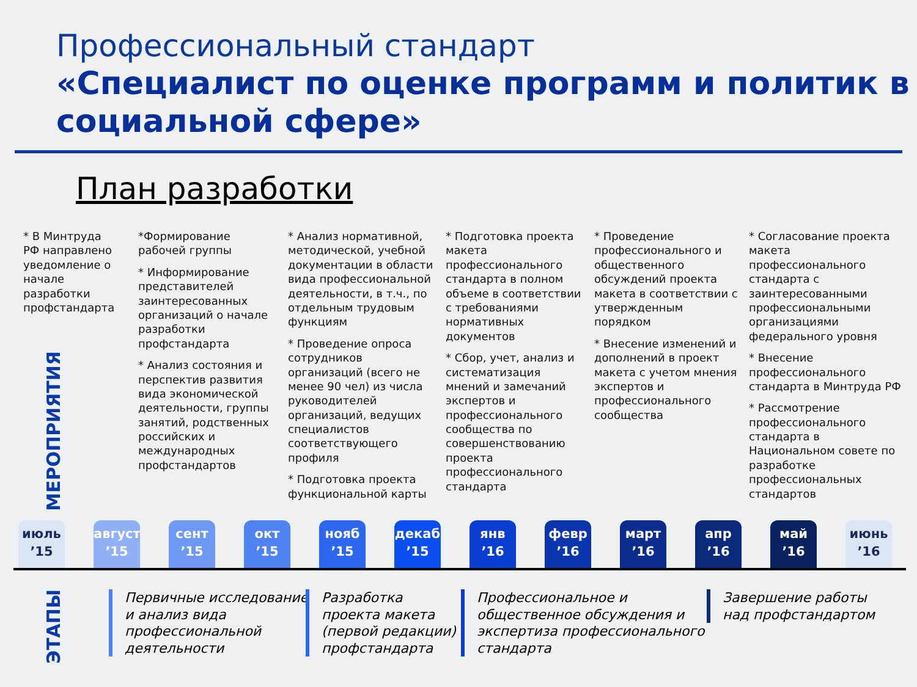Профессиональный стандарт
«Специалист по оценке программ и политик в социальной сфере»
План разработки
МЕРОПРИЯТИЯ
* В Минтруда РФ направлено уведомление о начале разработки профстандарта
*Формирование рабочей группы
* Информирование представителей заинтересованных организаций о начале разработки профстандарта
* Анализ состояния и перспектив развития вида экономической деятельности, группы занятий, родственных российских и международных профстандартов
* Анализ нормативной, методической, учебной документации в области вида профессиональной деятельности, в т.ч., по отдельным трудовым функциям
* Проведение опроса сотрудников организаций (всего не менее 90 чел) из числа руководителей организаций, ведущих специалистов соответствующего профиля
* Подготовка проекта функциональной карты
* Подготовка проекта макета профессионального стандарта в полном объеме в соответствии с требованиями нормативных документов
* Сбор, учет, анализ и систематизация мнений и замечаний экспертов и профессионального сообщества по совершенствованию проекта профессионального стандарта
* Проведение профессионального и общественного обсуждений проекта макета в соответствии с утвержденным порядком
* Внесение изменений и дополнений в проект макета с учетом мнения экспертов и профессионального сообщества
* Согласование проекта макета профессионального стандарта с заинтересованными профессиональными организациями федерального уровня
* Внесение профессионального стандарта в Минтруда РФ
* Рассмотрение профессионального стандарта в Национальном совете по разработке профессиональных стандартов
июль
’15
август
’15
сент
’15
окт
’15
нояб
’15
декаб
’15
янв
’16
февр
’16
март
’16
апр
’16
май
’16
июнь
’16
ЭТАПЫ
Первичные исследование
и анализ вида
профессиональной
деятельности
Разработка
проекта макета
(первой редакции)
профстандарта
Профессиональное и
общественное обсуждения и
экспертиза профессионального
стандарта
Завершение работы
над профстандартом